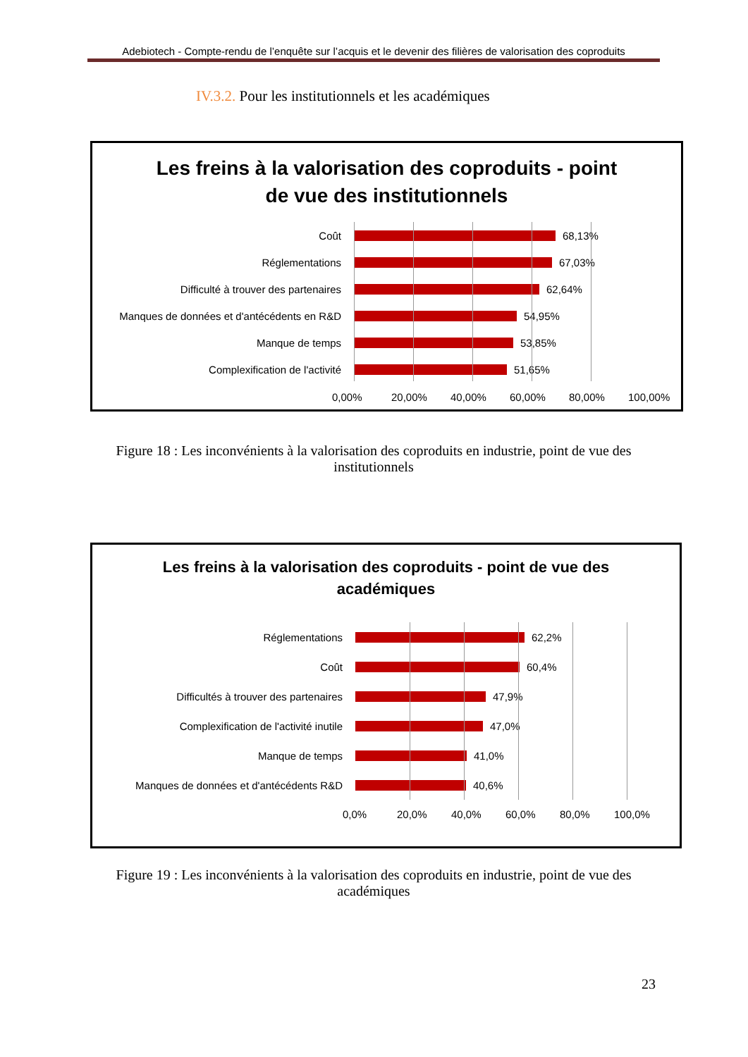Adebiotech - Compte-rendu de l’enquête sur l’acquis et le devenir des filières de valorisation des coproduits
IV.3.2. Pour les institutionnels et les académiques
Les freins à la valorisation des coproduits - point
de vue des institutionnels
Coût 68,13%
Réglementations 67,03%
Difficulté à trouver des partenaires 62,64%
Manques de données et d'antécédents en R&D
54,95%
Manque de temps 53,85%
Complexification de l'activité 51,65%
0,00% 20,00% 40,00% 60,00% 80,00% 100,00%
Figure 18 : Les inconvénients à la valorisation des coproduits en industrie, point de vue des institutionnels
Les freins à la valorisation des coproduits - point de vue des
académiques
Réglementations 62,2%
Coût 60,4%
Difficultés à trouver des partenaires 47,9%
Complexification de l'activité inutile 47,0%
Manque de temps 41,0%
Manques de données et d'antécédents R&D 40,6%
0,0% 20,0% 40,0% 60,0% 80,0% 100,0%
Figure 19 : Les inconvénients à la valorisation des coproduits en industrie, point de vue des académiques
23